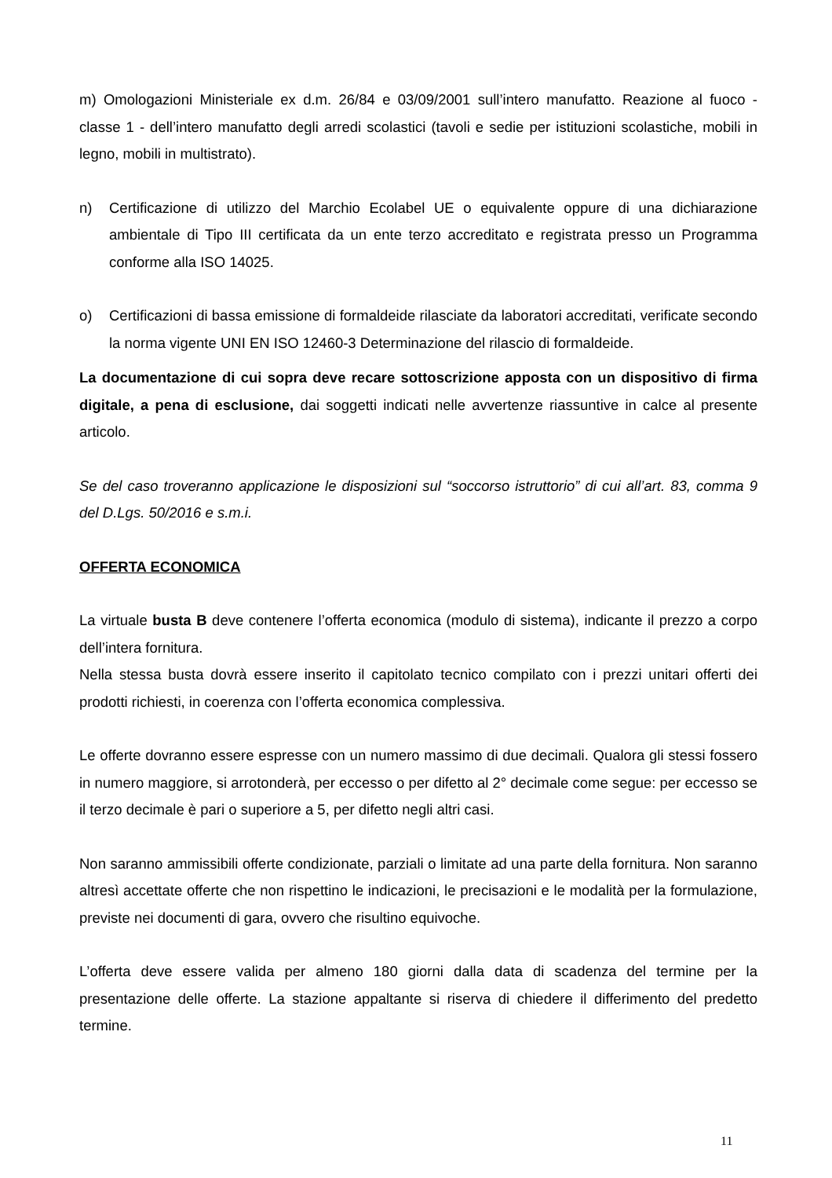m) Omologazioni Ministeriale ex d.m. 26/84 e 03/09/2001 sull’intero manufatto. Reazione al fuoco - classe 1 - dell’intero manufatto degli arredi scolastici (tavoli e sedie per istituzioni scolastiche, mobili in legno, mobili in multistrato).
n) Certificazione di utilizzo del Marchio Ecolabel UE o equivalente oppure di una dichiarazione ambientale di Tipo III certificata da un ente terzo accreditato e registrata presso un Programma conforme alla ISO 14025.
o) Certificazioni di bassa emissione di formaldeide rilasciate da laboratori accreditati, verificate secondo la norma vigente UNI EN ISO 12460-3 Determinazione del rilascio di formaldeide.
La documentazione di cui sopra deve recare sottoscrizione apposta con un dispositivo di firma digitale, a pena di esclusione, dai soggetti indicati nelle avvertenze riassuntive in calce al presente articolo.
Se del caso troveranno applicazione le disposizioni sul “soccorso istruttorio” di cui all’art. 83, comma 9 del D.Lgs. 50/2016 e s.m.i.
OFFERTA ECONOMICA
La virtuale busta B deve contenere l’offerta economica (modulo di sistema), indicante il prezzo a corpo dell’intera fornitura.
Nella stessa busta dovrà essere inserito il capitolato tecnico compilato con i prezzi unitari offerti dei prodotti richiesti, in coerenza con l’offerta economica complessiva.
Le offerte dovranno essere espresse con un numero massimo di due decimali. Qualora gli stessi fossero in numero maggiore, si arrotonderà, per eccesso o per difetto al 2° decimale come segue: per eccesso se il terzo decimale è pari o superiore a 5, per difetto negli altri casi.
Non saranno ammissibili offerte condizionate, parziali o limitate ad una parte della fornitura. Non saranno altresì accettate offerte che non rispettino le indicazioni, le precisazioni e le modalità per la formulazione, previste nei documenti di gara, ovvero che risultino equivoche.
L’offerta deve essere valida per almeno 180 giorni dalla data di scadenza del termine per la presentazione delle offerte. La stazione appaltante si riserva di chiedere il differimento del predetto termine.
11